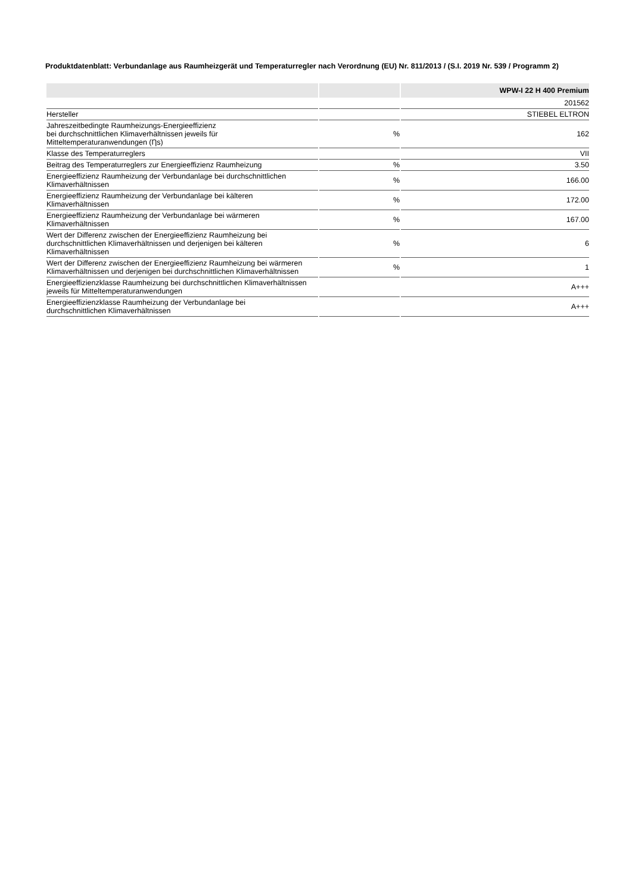Produktdatenblatt: Verbundanlage aus Raumheizgerät und Temperaturregler nach Verordnung (EU) Nr. 811/2013 / (S.I. 2019 Nr. 539 / Programm 2)
| | | WPW-I 22 H 400 Premium |
| --- | --- | --- |
| | | 201562 |
| Hersteller | | STIEBEL ELTRON |
| Jahreszeitbedingte Raumheizungs-Energieeffizienz bei durchschnittlichen Klimaverhältnissen jeweils für Mitteltemperaturanwendungen (Ƞs) | % | 162 |
| Klasse des Temperaturreglers | | VII |
| Beitrag des Temperaturreglers zur Energieeffizienz Raumheizung | % | 3.50 |
| Energieeffizienz Raumheizung der Verbundanlage bei durchschnittlichen Klimaverhältnissen | % | 166.00 |
| Energieeffizienz Raumheizung der Verbundanlage bei kälteren Klimaverhältnissen | % | 172.00 |
| Energieeffizienz Raumheizung der Verbundanlage bei wärmeren Klimaverhältnissen | % | 167.00 |
| Wert der Differenz zwischen der Energieeffizienz Raumheizung bei durchschnittlichen Klimaverhältnissen und derjenigen bei kälteren Klimaverhältnissen | % | 6 |
| Wert der Differenz zwischen der Energieeffizienz Raumheizung bei wärmeren Klimaverhältnissen und derjenigen bei durchschnittlichen Klimaverhältnissen | % | 1 |
| Energieeffizienzklasse Raumheizung bei durchschnittlichen Klimaverhältnissen jeweils für Mitteltemperaturanwendungen | | A+++ |
| Energieeffizienzklasse Raumheizung der Verbundanlage bei durchschnittlichen Klimaverhältnissen | | A+++ |